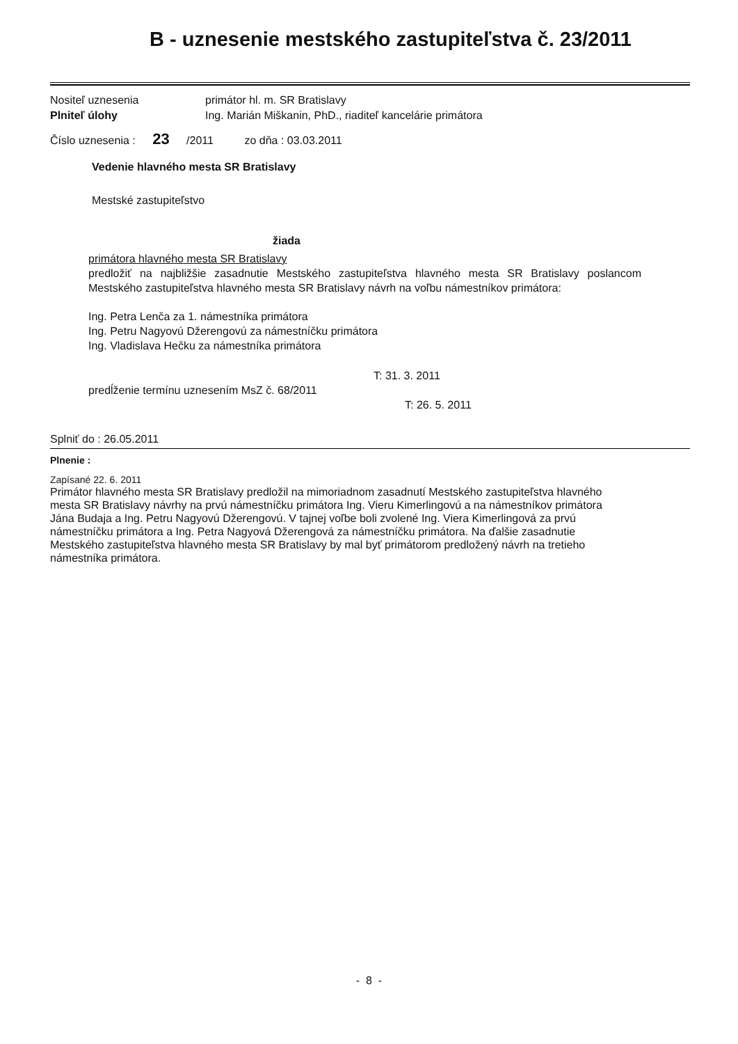B - uznesenie mestského zastupiteľstva č. 23/2011
Nositeľ uznesenia primátor hl. m. SR Bratislavy
Plniteľ úlohy Ing. Marián Miškanin, PhD., riaditeľ kancelárie primátora
Číslo uznesenia : 23 /2011 zo dňa : 03.03.2011
Vedenie hlavného mesta SR Bratislavy
Mestské zastupiteľstvo
žiada
primátora hlavného mesta SR Bratislavy
predložiť na najbližšie zasadnutie Mestského zastupiteľstva hlavného mesta SR Bratislavy poslancom Mestského zastupiteľstva hlavného mesta SR Bratislavy návrh na voľbu námestníkov primátora:
Ing. Petra Lenča za 1. námestníka primátora
Ing. Petru Nagyovú Džerengovú za námestníčku primátora
Ing. Vladislava Hečku za námestníka primátora
T: 31. 3. 2011
predĺženie termínu uznesením MsZ č. 68/2011
T: 26. 5. 2011
Splniť do : 26.05.2011
Plnenie :
Zapísané 22. 6. 2011
Primátor hlavného mesta SR Bratislavy predložil na mimoriadnom zasadnutí Mestského zastupiteľstva hlavného mesta SR Bratislavy návrhy na prvú námestníčku primátora Ing. Vieru Kimerlingovú a na námestníkov primátora Jána Budaja a Ing. Petru Nagyovú Džerengovú. V tajnej voľbe boli zvolené Ing. Viera Kimerlingová za prvú námestníčku primátora a Ing. Petra Nagyová Džerengová za námestníčku primátora. Na ďalšie zasadnutie Mestského zastupiteľstva hlavného mesta SR Bratislavy by mal byť primátorom predložený návrh na tretieho námestníka primátora.
- 8 -